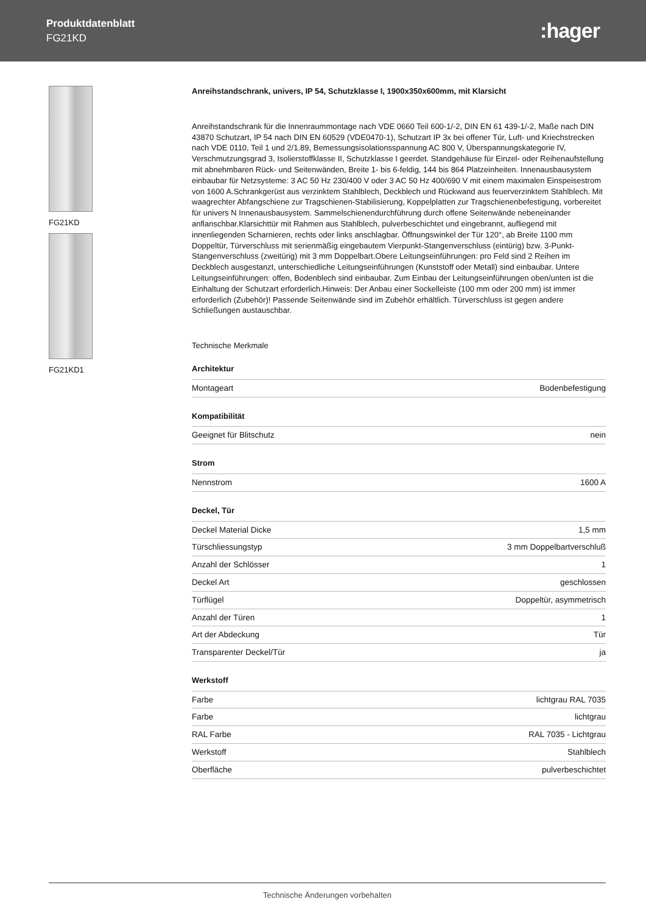Produktdatenblatt
FG21KD
:hager
FG21KD
FG21KD1
Anreihstandschrank, univers, IP 54, Schutzklasse I, 1900x350x600mm, mit Klarsicht
Anreihstandschrank für die Innenraummontage nach VDE 0660 Teil 600-1/-2, DIN EN 61 439-1/-2, Maße nach DIN 43870 Schutzart, IP 54 nach DIN EN 60529 (VDE0470-1), Schutzart IP 3x bei offener Tür, Luft- und Kriechstrecken nach VDE 0110, Teil 1 und 2/1.89, Bemessungsisolationsspannung AC 800 V, Überspannungskategorie IV, Verschmutzungsgrad 3, Isolierstoffklasse II, Schutzklasse I geerdet. Standgehäuse für Einzel- oder Reihenaufstellung mit abnehmbaren Rück- und Seitenwänden, Breite 1- bis 6-feldig, 144 bis 864 Platzeinheiten. Innenausbausystem einbaubar für Netzsysteme: 3 AC 50 Hz 230/400 V oder 3 AC 50 Hz 400/690 V mit einem maximalen Einspeisestrom von 1600 A.Schrankgerüst aus verzinktem Stahlblech, Deckblech und Rückwand aus feuerverzinktem Stahlblech. Mit waagrechter Abfangschiene zur Tragschienen-Stabilisierung, Koppelplatten zur Tragschienenbefestigung, vorbereitet für univers N Innenausbausystem. Sammelschienendurchführung durch offene Seitenwände nebeneinander anflanschbar.Klarsichttür mit Rahmen aus Stahlblech, pulverbeschichtet und eingebrannt, aufliegend mit innenliegenden Scharnieren, rechts oder links anschlagbar. Öffnungswinkel der Tür 120°, ab Breite 1100 mm Doppeltür, Türverschluss mit serienmäßig eingebautem Vierpunkt-Stangenverschluss (eintürig) bzw. 3-Punkt-Stangenverschluss (zweitürig) mit 3 mm Doppelbart.Obere Leitungseinführungen: pro Feld sind 2 Reihen im Deckblech ausgestanzt, unterschiedliche Leitungseinführungen (Kunststoff oder Metall) sind einbaubar. Untere Leitungseinführungen: offen, Bodenblech sind einbaubar. Zum Einbau der Leitungseinführungen oben/unten ist die Einhaltung der Schutzart erforderlich.Hinweis: Der Anbau einer Sockelleiste (100 mm oder 200 mm) ist immer erforderlich (Zubehör)! Passende Seitenwände sind im Zubehör erhältlich. Türverschluss ist gegen andere Schließungen austauschbar.
Technische Merkmale
Architektur
| Montageart | Bodenbefestigung |
Kompatibilität
| Geeignet für Blitschutz | nein |
Strom
| Nennstrom | 1600 A |
Deckel, Tür
| Deckel Material Dicke | 1,5 mm |
| Türschliessungstyp | 3 mm Doppelbartverschluß |
| Anzahl der Schlösser | 1 |
| Deckel Art | geschlossen |
| Türflügel | Doppeltür, asymmetrisch |
| Anzahl der Türen | 1 |
| Art der Abdeckung | Tür |
| Transparenter Deckel/Tür | ja |
Werkstoff
| Farbe | lichtgrau RAL 7035 |
| Farbe | lichtgrau |
| RAL Farbe | RAL 7035 - Lichtgrau |
| Werkstoff | Stahlblech |
| Oberfläche | pulverbeschichtet |
Technische Änderungen vorbehalten